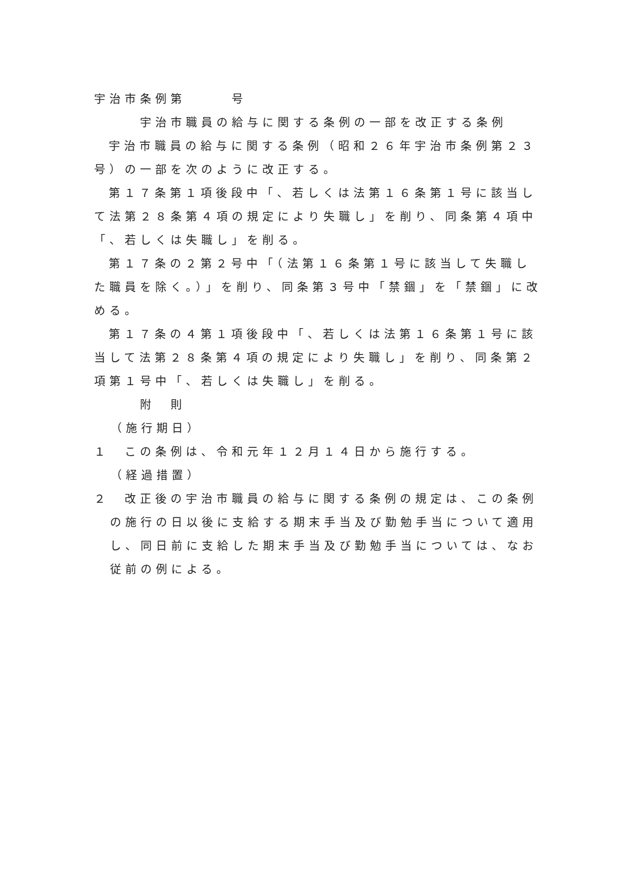宇治市条例第　　　号
宇治市職員の給与に関する条例の一部を改正する条例
宇治市職員の給与に関する条例（昭和２６年宇治市条例第２３号）の一部を次のように改正する。
第１７条第１項後段中「、若しくは法第１６条第１号に該当して法第２８条第４項の規定により失職し」を削り、同条第４項中「、若しくは失職し」を削る。
第１７条の２第２号中「（法第１６条第１号に該当して失職した職員を除く。）」を削り、同条第３号中「禁錮」を「禁錮」に改める。
第１７条の４第１項後段中「、若しくは法第１６条第１号に該当して法第２８条第４項の規定により失職し」を削り、同条第２項第１号中「、若しくは失職し」を削る。
附　則
（施行期日）
１　この条例は、令和元年１２月１４日から施行する。
（経過措置）
２　改正後の宇治市職員の給与に関する条例の規定は、この条例の施行の日以後に支給する期末手当及び勤勉手当について適用し、同日前に支給した期末手当及び勤勉手当については、なお従前の例による。